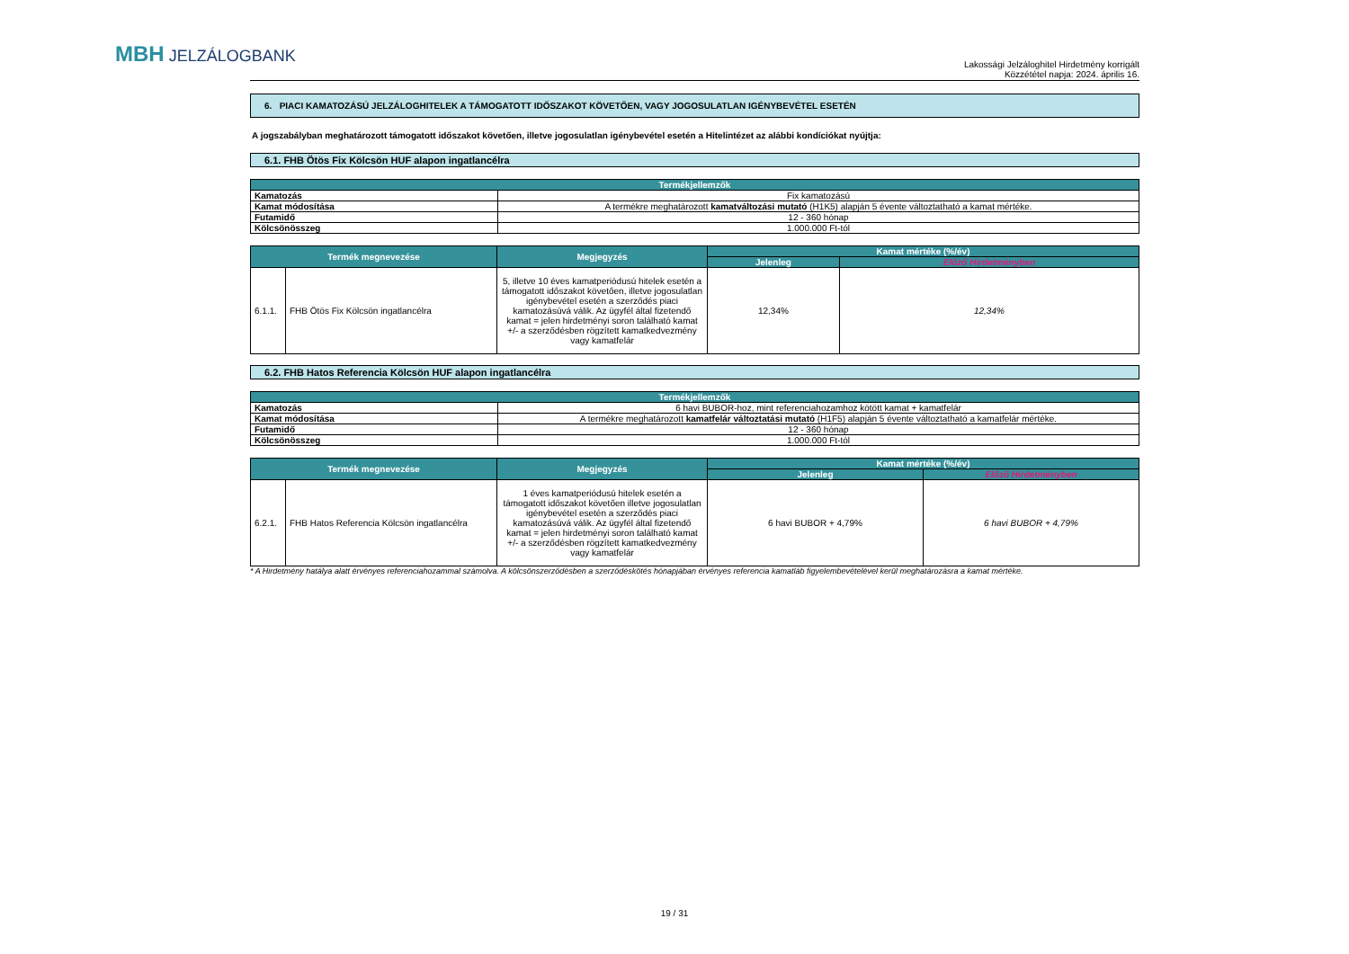MBH JELZÁLOGBANK
Lakossági Jelzáloghitel Hirdetmény korrigált
Közzététel napja: 2024. április 16.
6. PIACI KAMATOZÁSÚ JELZÁLOGHITELEK A TÁMOGATOTT IDŐSZAKOT KÖVETŐEN, VAGY JOGOSULATLAN IGÉNYBEVÉTEL ESETÉN
A jogszabályban meghatározott támogatott időszakot követően, illetve jogosulatlan igénybevétel esetén a Hitelintézet az alábbi kondíciókat nyújtja:
6.1. FHB Ötös Fix Kölcsön HUF alapon ingatlancélra
| Termékjellemzők | |
| --- | --- |
| Kamatozás | Fix kamatozású |
| Kamat módosítása | A termékre meghatározott kamatváltozási mutató (H1K5) alapján 5 évente változtatható a kamat mértéke. |
| Futamidő | 12 - 360 hónap |
| Kölcsönösszeg | 1.000.000 Ft-tól |
| Termék megnevezése | | Megjegyzés | Kamat mértéke (%/év) | |
| --- | --- | --- | --- | --- |
| | | | Jelenleg | Előző Hirdetményben |
| 6.1.1. | FHB Ötös Fix Kölcsön ingatlancélra | 5, illetve 10 éves kamatperiódusú hitelek esetén a támogatott időszakot követően, illetve jogosulatlan igénybevétel esetén a szerződés piaci kamatozásúvá válik. Az ügyfél által fizetendő kamat = jelen hirdetményi soron található kamat +/- a szerződésben rögzített kamatkedvezmény vagy kamatfelár | 12,34% | 12,34% |
6.2. FHB Hatos Referencia Kölcsön HUF alapon ingatlancélra
| Termékjellemzők | |
| --- | --- |
| Kamatozás | 6 havi BUBOR-hoz, mint referenciahozamhoz kötött kamat + kamatfelár |
| Kamat módosítása | A termékre meghatározott kamatfelár változtatási mutató (H1F5) alapján 5 évente változtatható a kamatfelár mértéke. |
| Futamidő | 12 - 360 hónap |
| Kölcsönösszeg | 1.000.000 Ft-tól |
| Termék megnevezése | | Megjegyzés | Kamat mértéke (%/év) | |
| --- | --- | --- | --- | --- |
| | | | Jelenleg | Előző Hirdetményben |
| 6.2.1. | FHB Hatos Referencia Kölcsön ingatlancélra | 1 éves kamatperiódusú hitelek esetén a támogatott időszakot követően illetve jogosulatlan igénybevétel esetén a szerződés piaci kamatozásúvá válik. Az ügyfél által fizetendő kamat = jelen hirdetményi soron található kamat +/- a szerződésben rögzített kamatkedvezmény vagy kamatfelár | 6 havi BUBOR + 4,79% | 6 havi BUBOR + 4,79% |
* A Hirdetmény hatálya alatt érvényes referenciahozammal számolva. A kölcsönszerződésben a szerződéskötés hónapjában érvényes referencia kamatláb figyelembevételével kerül meghatározásra a kamat mértéke.
19 / 31